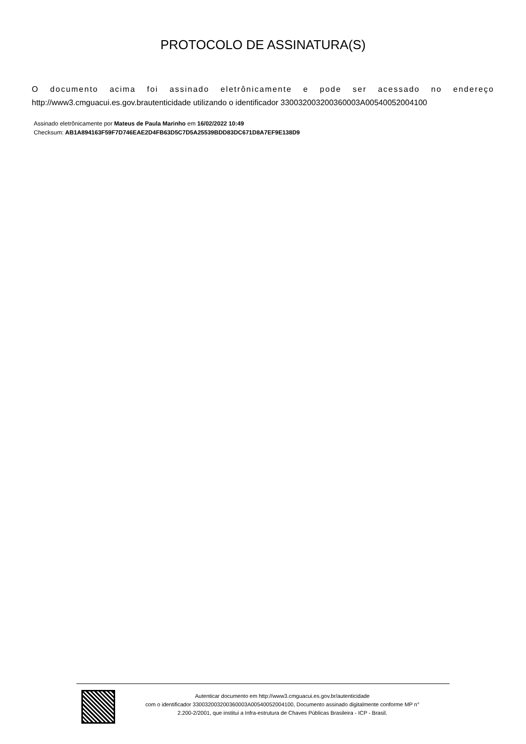PROTOCOLO DE ASSINATURA(S)
O documento acima foi assinado eletrônicamente e pode ser acessado no endereço
http://www3.cmguacui.es.gov.brautenticidade utilizando o identificador 330032003200360003A00540052004100
Assinado eletrônicamente por Mateus de Paula Marinho em 16/02/2022 10:49
Checksum: AB1A894163F59F7D746EAE2D4FB63D5C7D5A25539BDD83DC671D8A7EF9E138D9
Autenticar documento em http://www3.cmguacui.es.gov.br/autenticidade
com o identificador 330032003200360003A00540052004100, Documento assinado digitalmente conforme MP n°
2.200-2/2001, que institui a Infra-estrutura de Chaves Públicas Brasileira - ICP - Brasil.